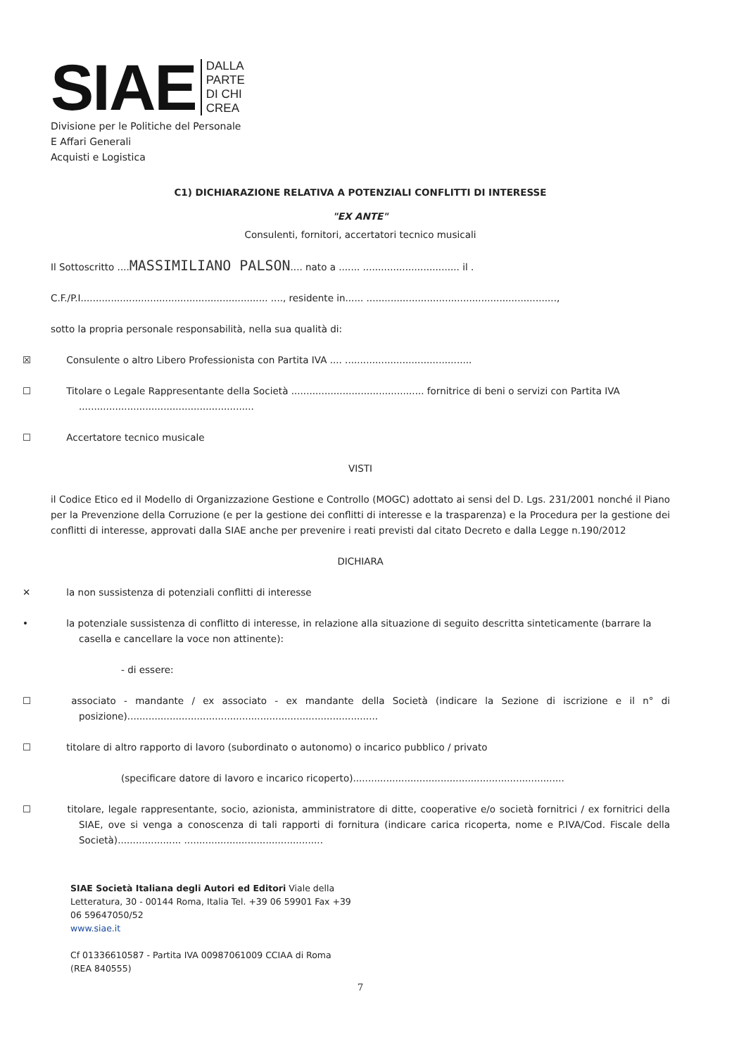SIAE
DALLA
PARTE
DI CHI
CREA
Divisione per le Politiche del Personale
E Affari Generali
Acquisti e Logistica
C1) DICHIARAZIONE RELATIVA A POTENZIALI CONFLITTI DI INTERESSE
"EX ANTE"
Consulenti, fornitori, accertatori tecnico musicali
Il Sottoscritto ....MASSIMILIANO PALSON.... nato a ....... ................................ il .
C.F./P.I.............................................................. ...., residente in...... ...............................................................,
sotto la propria personale responsabilità, nella sua qualità di:
☒ Consulente o altro Libero Professionista con Partita IVA .... ..........................................
☐ Titolare o Legale Rappresentante della Società ............................................ fornitrice di beni o servizi con Partita IVA ..........................................................
☐ Accertatore tecnico musicale
VISTI
il Codice Etico ed il Modello di Organizzazione Gestione e Controllo (MOGC) adottato ai sensi del D. Lgs. 231/2001 nonché il Piano per la Prevenzione della Corruzione (e per la gestione dei conflitti di interesse e la trasparenza) e la Procedura per la gestione dei conflitti di interesse, approvati dalla SIAE anche per prevenire i reati previsti dal citato Decreto e dalla Legge n.190/2012
DICHIARA
✕ la non sussistenza di potenziali conflitti di interesse
• la potenziale sussistenza di conflitto di interesse, in relazione alla situazione di seguito descritta sinteticamente (barrare la casella e cancellare la voce non attinente):
- di essere:
☐ associato - mandante / ex associato - ex mandante della Società (indicare la Sezione di iscrizione e il n° di posizione)...................................................................................
☐ titolare di altro rapporto di lavoro (subordinato o autonomo) o incarico pubblico / privato
(specificare datore di lavoro e incarico ricoperto)......................................................................
☐ titolare, legale rappresentante, socio, azionista, amministratore di ditte, cooperative e/o società fornitrici / ex fornitrici della SIAE, ove si venga a conoscenza di tali rapporti di fornitura (indicare carica ricoperta, nome e P.IVA/Cod. Fiscale della Società)..................... ..............................................
SIAE Società Italiana degli Autori ed Editori Viale della
Letteratura, 30 - 00144 Roma, Italia Tel. +39 06 59901 Fax +39
06 59647050/52
www.siae.it
Cf 01336610587 - Partita IVA 00987061009 CCIAA di Roma
(REA 840555)
7